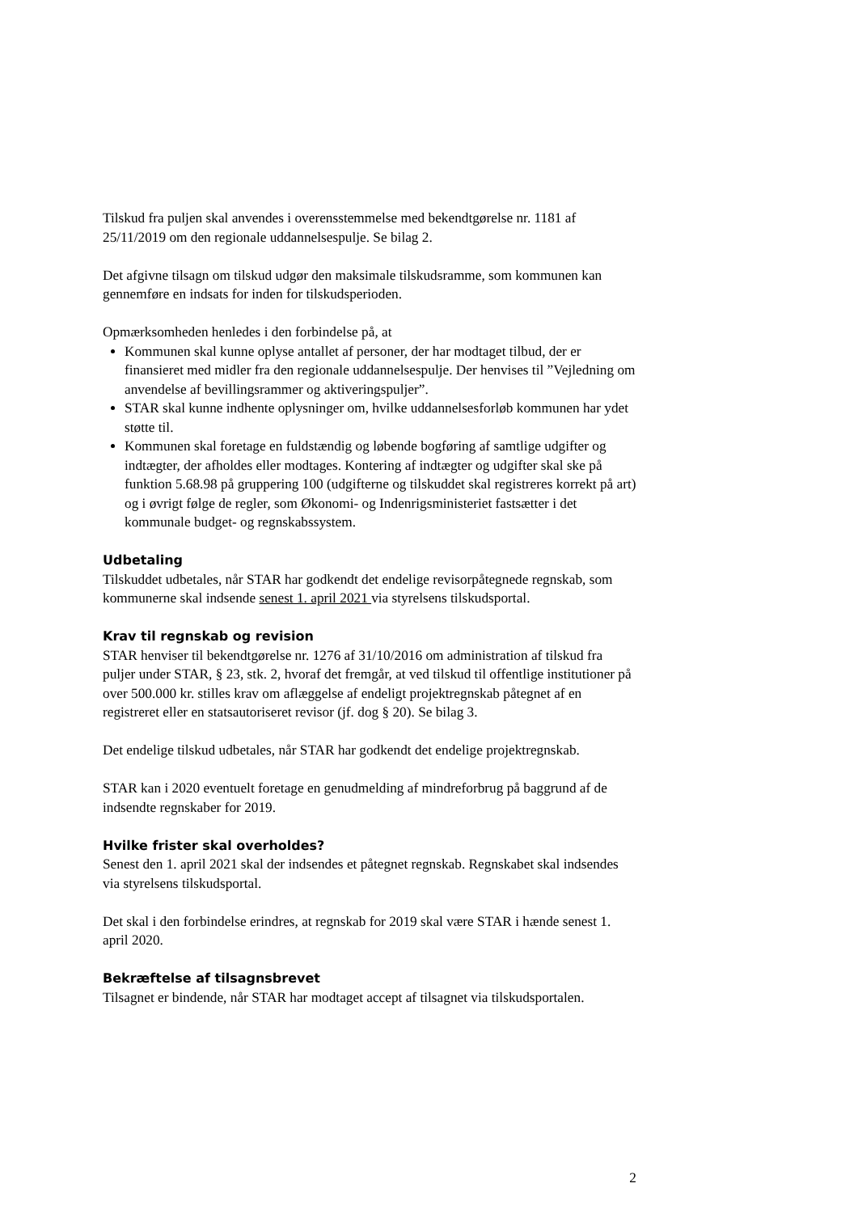Tilskud fra puljen skal anvendes i overensstemmelse med bekendtgørelse nr. 1181 af 25/11/2019 om den regionale uddannelsespulje. Se bilag 2.
Det afgivne tilsagn om tilskud udgør den maksimale tilskudsramme, som kommunen kan gennemføre en indsats for inden for tilskudsperioden.
Opmærksomheden henledes i den forbindelse på, at
Kommunen skal kunne oplyse antallet af personer, der har modtaget tilbud, der er finansieret med midler fra den regionale uddannelsespulje. Der henvises til ”Vejledning om anvendelse af bevillingsrammer og aktiveringspuljer”.
STAR skal kunne indhente oplysninger om, hvilke uddannelsesforløb kommunen har ydet støtte til.
Kommunen skal foretage en fuldstændig og løbende bogføring af samtlige udgifter og indtægter, der afholdes eller modtages. Kontering af indtægter og udgifter skal ske på funktion 5.68.98 på gruppering 100 (udgifterne og tilskuddet skal registreres korrekt på art) og i øvrigt følge de regler, som Økonomi- og Indenrigsministeriet fastsætter i det kommunale budget- og regnskabssystem.
Udbetaling
Tilskuddet udbetales, når STAR har godkendt det endelige revisorpåtegnede regnskab, som kommunerne skal indsende senest 1. april 2021 via styrelsens tilskudsportal.
Krav til regnskab og revision
STAR henviser til bekendtgørelse nr. 1276 af 31/10/2016 om administration af tilskud fra puljer under STAR, § 23, stk. 2, hvoraf det fremgår, at ved tilskud til offentlige institutioner på over 500.000 kr. stilles krav om aflæggelse af endeligt projektregnskab påtegnet af en registreret eller en statsautoriseret revisor (jf. dog § 20). Se bilag 3.
Det endelige tilskud udbetales, når STAR har godkendt det endelige projektregnskab.
STAR kan i 2020 eventuelt foretage en genudmelding af mindreforbrug på baggrund af de indsendte regnskaber for 2019.
Hvilke frister skal overholdes?
Senest den 1. april 2021 skal der indsendes et påtegnet regnskab. Regnskabet skal indsendes via styrelsens tilskudsportal.
Det skal i den forbindelse erindres, at regnskab for 2019 skal være STAR i hænde senest 1. april 2020.
Bekræftelse af tilsagnsbrevet
Tilsagnet er bindende, når STAR har modtaget accept af tilsagnet via tilskudsportalen.
2